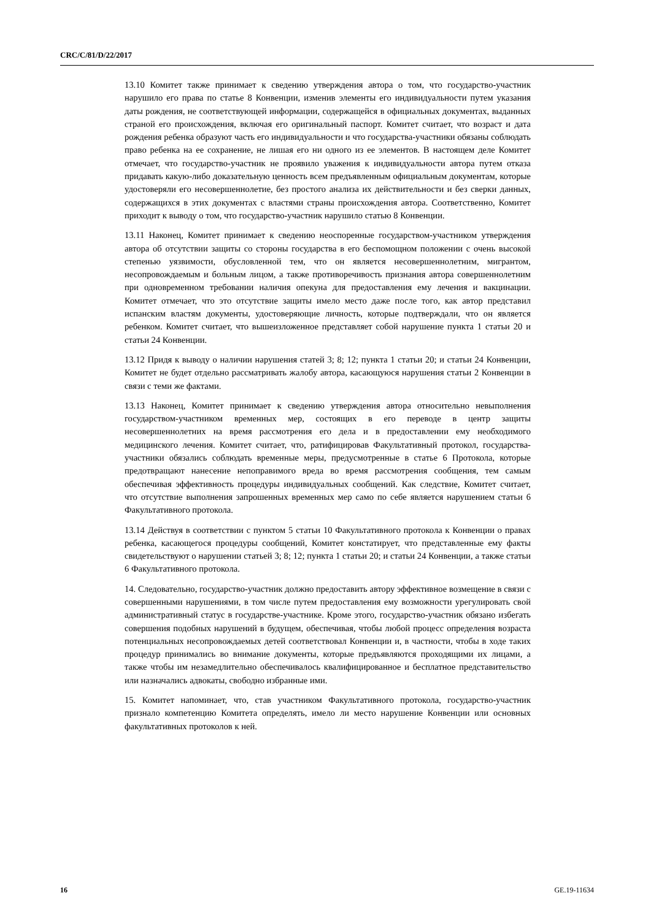CRC/C/81/D/22/2017
13.10 Комитет также принимает к сведению утверждения автора о том, что государство-участник нарушило его права по статье 8 Конвенции, изменив элементы его индивидуальности путем указания даты рождения, не соответствующей информации, содержащейся в официальных документах, выданных страной его происхождения, включая его оригинальный паспорт. Комитет считает, что возраст и дата рождения ребенка образуют часть его индивидуальности и что государства-участники обязаны соблюдать право ребенка на ее сохранение, не лишая его ни одного из ее элементов. В настоящем деле Комитет отмечает, что государство-участник не проявило уважения к индивидуальности автора путем отказа придавать какую-либо доказательную ценность всем предъявленным официальным документам, которые удостоверяли его несовершеннолетие, без простого анализа их действительности и без сверки данных, содержащихся в этих документах с властями страны происхождения автора. Соответственно, Комитет приходит к выводу о том, что государство-участник нарушило статью 8 Конвенции.
13.11 Наконец, Комитет принимает к сведению неоспоренные государством-участником утверждения автора об отсутствии защиты со стороны государства в его беспомощном положении с очень высокой степенью уязвимости, обусловленной тем, что он является несовершеннолетним, мигрантом, несопровождаемым и больным лицом, а также противоречивость признания автора совершеннолетним при одновременном требовании наличия опекуна для предоставления ему лечения и вакцинации. Комитет отмечает, что это отсутствие защиты имело место даже после того, как автор представил испанским властям документы, удостоверяющие личность, которые подтверждали, что он является ребенком. Комитет считает, что вышеизложенное представляет собой нарушение пункта 1 статьи 20 и статьи 24 Конвенции.
13.12 Придя к выводу о наличии нарушения статей 3; 8; 12; пункта 1 статьи 20; и статьи 24 Конвенции, Комитет не будет отдельно рассматривать жалобу автора, касающуюся нарушения статьи 2 Конвенции в связи с теми же фактами.
13.13 Наконец, Комитет принимает к сведению утверждения автора относительно невыполнения государством-участником временных мер, состоящих в его переводе в центр защиты несовершеннолетних на время рассмотрения его дела и в предоставлении ему необходимого медицинского лечения. Комитет считает, что, ратифицировав Факультативный протокол, государства-участники обязались соблюдать временные меры, предусмотренные в статье 6 Протокола, которые предотвращают нанесение непоправимого вреда во время рассмотрения сообщения, тем самым обеспечивая эффективность процедуры индивидуальных сообщений. Как следствие, Комитет считает, что отсутствие выполнения запрошенных временных мер само по себе является нарушением статьи 6 Факультативного протокола.
13.14 Действуя в соответствии с пунктом 5 статьи 10 Факультативного протокола к Конвенции о правах ребенка, касающегося процедуры сообщений, Комитет констатирует, что представленные ему факты свидетельствуют о нарушении статьей 3; 8; 12; пункта 1 статьи 20; и статьи 24 Конвенции, а также статьи 6 Факультативного протокола.
14. Следовательно, государство-участник должно предоставить автору эффективное возмещение в связи с совершенными нарушениями, в том числе путем предоставления ему возможности урегулировать свой административный статус в государстве-участнике. Кроме этого, государство-участник обязано избегать совершения подобных нарушений в будущем, обеспечивая, чтобы любой процесс определения возраста потенциальных несопровождаемых детей соответствовал Конвенции и, в частности, чтобы в ходе таких процедур принимались во внимание документы, которые предъявляются проходящими их лицами, а также чтобы им незамедлительно обеспечивалось квалифицированное и бесплатное представительство или назначались адвокаты, свободно избранные ими.
15. Комитет напоминает, что, став участником Факультативного протокола, государство-участник признало компетенцию Комитета определять, имело ли место нарушение Конвенции или основных факультативных протоколов к ней.
16 GE.19-11634